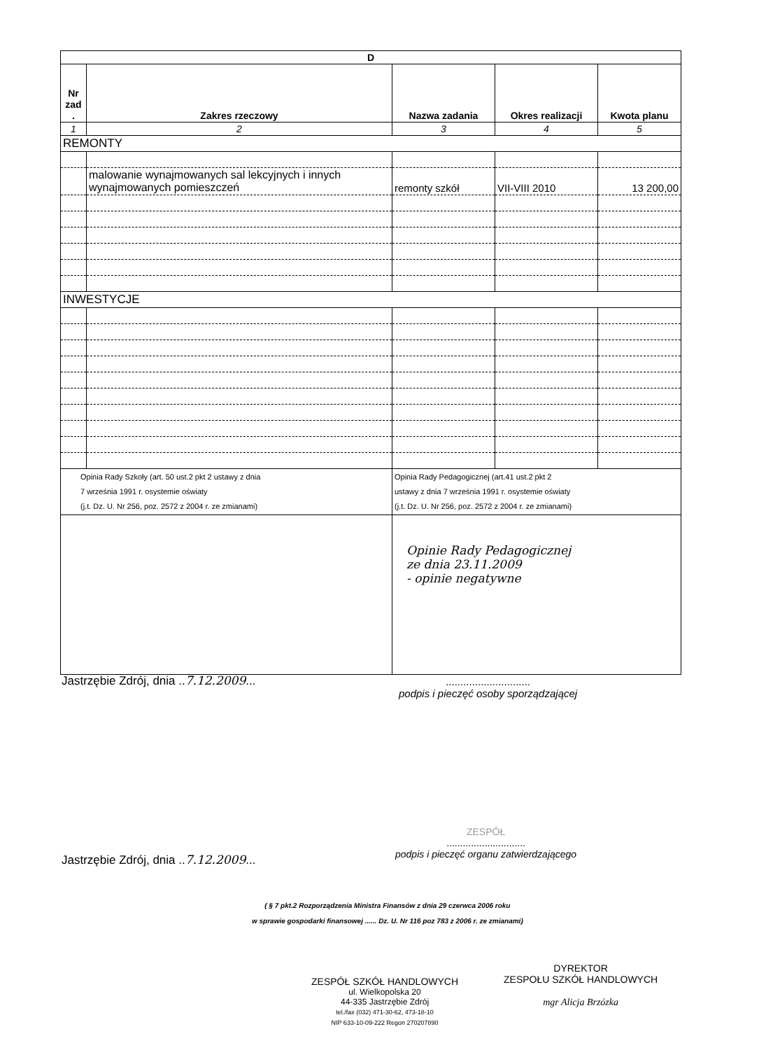| D | | | | |
| --- | --- | --- | --- | --- |
| Nr zad . | Zakres rzeczowy | Nazwa zadania | Okres realizacji | Kwota planu |
| 1 | 2 | 3 | 4 | 5 |
| REMONTY | | | | |
| | malowanie wynajmowanych sal lekcyjnych i innych wynajmowanych pomieszczeń | remonty szkół | VII-VIII 2010 | 13 200,00 |
| INWESTYCJE | | | | |
| Opinia Rady Szkoły (art. 50 ust.2 pkt 2 ustawy z dnia 7 września 1991 r. osystemie oświaty (j.t. Dz. U. Nr 256, poz. 2572 z 2004 r. ze zmianami) | | Opinia Rady Pedagogicznej (art.41 ust.2 pkt 2 ustawy z dnia 7 września 1991 r. osystemie oświaty (j.t. Dz. U. Nr 256, poz. 2572 z 2004 r. ze zmianami) | | |
| | | Opinie Rady Pedagogicznej ze dnia 23.11.2009 - opinie negatywne | | |
Jastrzębie Zdrój, dnia ..7.12.2009...
.............................
podpis i pieczęć osoby sporządzającej
Jastrzębie Zdrój, dnia ..7.12.2009...
ZESPÓŁ
.............................
podpis i pieczęć organu zatwierdzającego
( § 7 pkt.2 Rozporządzenia Ministra Finansów z dnia 29 czerwca 2006 roku
w sprawie gospodarki finansowej ...... Dz. U. Nr 116 poz 783 z 2006 r. ze zmianami)
ZESPÓŁ SZKÓŁ HANDLOWYCH
ul. Wielkopolska 20
44-335 Jastrzębie Zdrój
tel./fax (032) 471-30-62, 473-18-10
NIP 633-10-09-222 Regon 270207890
DYREKTOR
ZESPOŁU SZKÓŁ HANDLOWYCH
mgr Alicja Brzózka